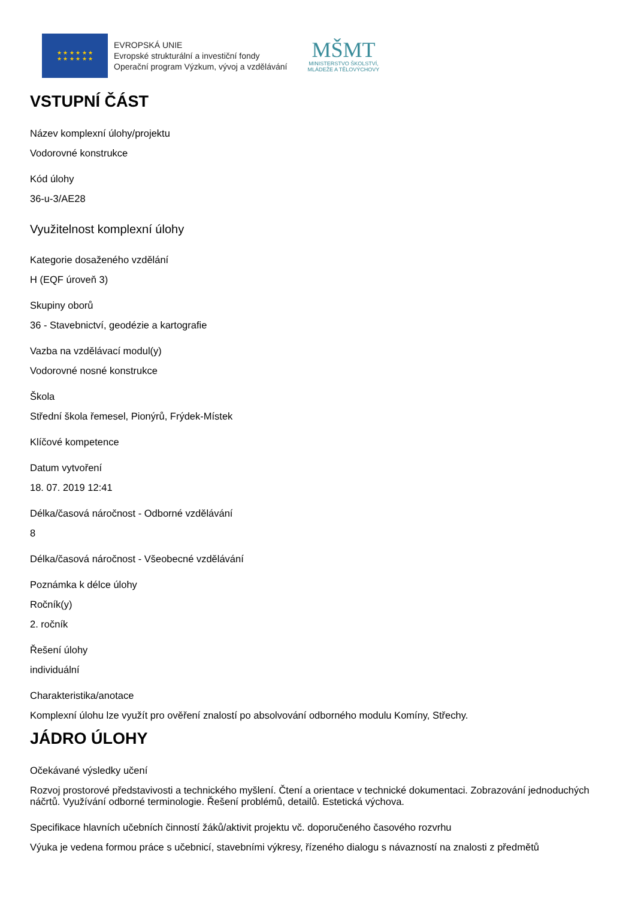★ ★ ★ ★ ★ ★
★ ★ ★ ★ ★ ★
EVROPSKÁ UNIE
Evropské strukturální a investiční fondy
Operační program Výzkum, vývoj a vzdělávání
MŠMT
MINISTERSTVO ŠKOLSTVÍ,
MLÁDEŽE A TĚLOVÝCHOVY
VSTUPNÍ ČÁST
Název komplexní úlohy/projektu
Vodorovné konstrukce
Kód úlohy
36-u-3/AE28
Využitelnost komplexní úlohy
Kategorie dosaženého vzdělání
H (EQF úroveň 3)
Skupiny oborů
36 - Stavebnictví, geodézie a kartografie
Vazba na vzdělávací modul(y)
Vodorovné nosné konstrukce
Škola
Střední škola řemesel, Pionýrů, Frýdek-Místek
Klíčové kompetence
Datum vytvoření
18. 07. 2019 12:41
Délka/časová náročnost - Odborné vzdělávání
8
Délka/časová náročnost - Všeobecné vzdělávání
Poznámka k délce úlohy
Ročník(y)
2. ročník
Řešení úlohy
individuální
Charakteristika/anotace
Komplexní úlohu lze využít pro ověření znalostí po absolvování odborného modulu Komíny, Střechy.
JÁDRO ÚLOHY
Očekávané výsledky učení
Rozvoj prostorové představivosti a technického myšlení. Čtení a orientace v technické dokumentaci. Zobrazování jednoduchých náčrtů. Využívání odborné terminologie. Řešení problémů, detailů. Estetická výchova.
Specifikace hlavních učebních činností žáků/aktivit projektu vč. doporučeného časového rozvrhu
Výuka je vedena formou práce s učebnicí, stavebními výkresy, řízeného dialogu s návazností na znalosti z předmětů